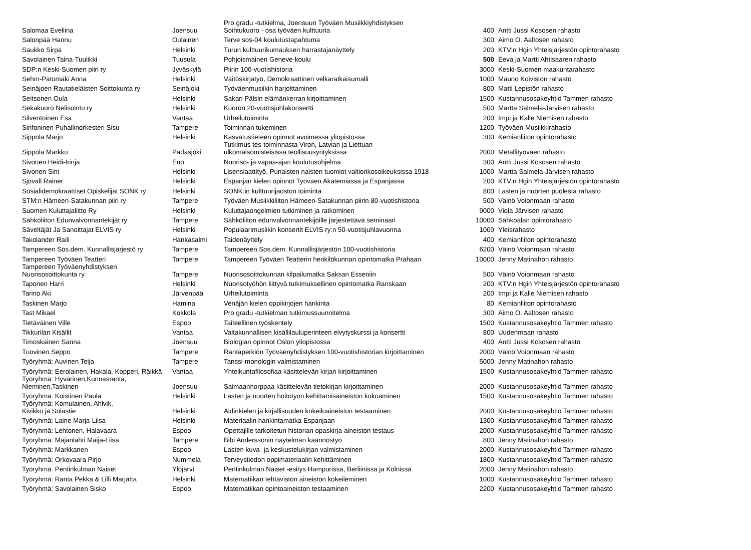| Salomaa Eveliina | Joensuu | Pro gradu -tutkielma, Joensuun Työväen Musiikkiyhdistyksen Soihtukuoro - osa työväen kulttuuria | 400 | Antti Jussi Kososen rahasto |
| Salonpää Hannu | Oulainen | Terve sos-04 koulutustapahtuma | 300 | Aimo O. Aaltosen rahasto |
| Saukko Sirpa | Helsinki | Turun kulttuurikumauksen harrastajanäyttely | 200 | KTV:n Hgin Yhteisjärjestön opintorahasto |
| Savolainen Taina-Tuulikki | Tuusula | Pohjoismainen Geneve-koulu | 500 | Eeva ja Martti Ahtisaaren rahasto |
| SDP:n Keski-Suomen piiri ry | Jyväskylä | Piirin 100-vuotishistoria | 3000 | Keski-Suomen maakuntarahasto |
| Sehm-Patomäki Anna | Helsinki | Väitöskirjatyö, Demokraattinen velkaratkaisumalli | 1000 | Mauno Koiviston rahasto |
| Seinäjoen Rautatieläisten Soittokunta ry | Seinäjoki | Työväenmusiikin harjoittaminen | 800 | Matti Lepistön rahasto |
| Seitsonen Oula | Helsinki | Sakari Pälsin elämänkerran kirjoittaminen | 1500 | Kustannusosakeyhtiö Tammen rahasto |
| Sekakuoro Nelisointu ry | Helsinki | Kuoron 20-vuotisjuhlakonsertti | 500 | Martta Salmela-Järvisen rahasto |
| Silventoinen Esa | Vantaa | Urheilutoiminta | 200 | Impi ja Kalle Niemisen rahasto |
| Sinfoninen Puhallinorkesteri Sisu | Tampere | Toiminnan tukeminen | 1200 | Työväen Musiikkirahasto |
| Sippola Marjo | Helsinki | Kasvatustieteen opinnot avoimessa yliopistossa | 300 | Kemianliiton opintorahasto |
| Sippola Markku | Padasjoki | Tutkimus tes-toiminnasta Viron, Latvian ja Liettuan ulkomaisomisteisissa teollisuusyrityksissä | 2000 | Metallityöväen rahasto |
| Sivonen Heidi-Irinja | Eno | Nuoriso- ja vapaa-ajan koulutusohjelma | 300 | Antti Jussi Kososen rahasto |
| Sivonen Sini | Helsinki | Lisensiaattityö, Punaisten naisten tuomiot valtiorikosoikeuksissa 1918 | 1000 | Martta Salmela-Järvisen rahasto |
| Sjövall Rainer | Helsinki | Espanjan kielen opinnot Työväen Akatemiassa ja Espanjassa | 200 | KTV:n Hgin Yhteisjärjestön opintorahasto |
| Sosialidemokraattiset Opiskelijat SONK ry | Helsinki | SONK:in kulttuurijaoston toiminta | 800 | Lasten ja nuorten puolesta rahasto |
| STM:n Hämeen-Satakunnan piiri ry | Tampere | Työväen Musiikkiliiton Hämeen-Satakunnan piirin 80-vuotishistoria | 500 | Väinö Voionmaan rahasto |
| Suomen Kuluttajaliitto Ry | Helsinki | Kuluttajaongelmien tutkiminen ja ratkominen | 9000 | Viola Järvisen rahasto |
| Sähköliiton Edunvalvonnantekijät ry | Tampere | Sähköliiton edunvalvonnantekijöille järjestettävä seminaari | 10000 | Sähköalan opintorahasto |
| Säveltäjät Ja Sanoittajat ELVIS ry | Helsinki | Populaarimusiikin konsertit ELVIS ry:n 50-vuotisjuhlavuonna | 1000 | Yleisrahasto |
| Takolander Raili | Hankasalmi | Taidenäyttely | 400 | Kemianliiton opintorahasto |
| Tampereen Sos.dem. Kunnallisjärjestö ry | Tampere | Tampereen Sos.dem. Kunnallisjärjestön 100-vuotishistoria | 6200 | Väinö Voionmaan rahasto |
| Tampereen Työväen Teatteri | Tampere | Tampereen Työväen Teatterin henkilökunnan opintomatka Prahaan | 10000 | Jenny Matinahon rahasto |
| Tampereen Työväenyhdistyksen Nuorisosoittokunta ry | Tampere | Nuorisosoittokunnan kilpailumatka Saksan Esseniin | 500 | Väinö Voionmaan rahasto |
| Taponen Harri | Helsinki | Nuorisotyöhön liittyvä tutkimuksellinen opintomatka Ranskaan | 200 | KTV:n Hgin Yhteisjärjestön opintorahasto |
| Tarino Aki | Järvenpää | Urheilutoiminta | 200 | Impi ja Kalle Niemisen rahasto |
| Taskinen Marjo | Hamina | Venäjän kielen oppikirjojen hankinta | 80 | Kemianliiton opintorahasto |
| Tast Mikael | Kokkola | Pro gradu -tutkielman tutkimussuunnitelma | 300 | Aimo O. Aaltosen rahasto |
| Tietäväinen Ville | Espoo | Taiteellinen työskentely | 1500 | Kustannusosakeyhtiö Tammen rahasto |
| Tikkurilan Kisällit | Vantaa | Valtakunnallisen kisällilauluperinteen elvytyskurssi ja konsertti | 800 | Uudenmaan rahasto |
| Timoskainen Sanna | Joensuu | Biologian opinnot Oslon yliopistossa | 400 | Antti Jussi Kososen rahasto |
| Tuovinen Seppo | Tampere | Rantaperkiön Työväenyhdistyksen 100-vuotishistorian kirjoittaminen | 2000 | Väinö Voionmaan rahasto |
| Työryhmä: Auvinen Teija | Tampere | Tanssi-monologin valmistaminen | 5000 | Jenny Matinahon rahasto |
| Työryhmä: Eerolainen, Hakala, Kopperi, Räikkä | Vantaa | Yhteikuntafilosofiaa käsittelevän kirjan kirjoittaminen | 1500 | Kustannusosakeyhtiö Tammen rahasto |
| Työryhmä: Hyvärinen,Kunnasranta, Nieminen,Taskinen | Joensuu | Saimaannorppaa käsittelevän tietokirjan kirjoittaminen | 2000 | Kustannusosakeyhtiö Tammen rahasto |
| Työryhmä: Koistinen Paula | Helsinki | Lasten ja nuorten hoitotyön kehittämisaineiston kokoaminen | 1500 | Kustannusosakeyhtiö Tammen rahasto |
| Työryhmä: Komulainen, Ahlvik, Kivikko ja Solastie | Helsinki | Äidinkielen ja kirjallisuuden kokeiluaineiston testaaminen | 2000 | Kustannusosakeyhtiö Tammen rahasto |
| Työryhmä: Laine Marja-Liisa | Helsinki | Materiaalin hankintamatka Espanjaan | 1300 | Kustannusosakeyhtiö Tammen rahasto |
| Työryhmä: Lehtonen, Halavaara | Espoo | Opettajille tarkoitetun historian opaskirja-aineiston testaus | 2000 | Kustannusosakeyhtiö Tammen rahasto |
| Työryhmä: Majanlahti Maija-Liisa | Tampere | Bibi Anderssonin näytelmän käännöstyö | 800 | Jenny Matinahon rahasto |
| Työryhmä: Markkanen | Espoo | Lasten kuva- ja keskustelukirjan valmistaminen | 2000 | Kustannusosakeyhtiö Tammen rahasto |
| Työryhmä: Orkovaara Pirjo | Nummela | Terveystiedon oppimateriaalin kehittäminen | 1800 | Kustannusosakeyhtiö Tammen rahasto |
| Työryhmä: Pentinkulman Naiset | Ylöjärvi | Pentinkulman Naiset -esitys Hampurissa, Berliinissä ja Kölnissä | 2000 | Jenny Matinahon rahasto |
| Työryhmä: Ranta Pekka & Lilli Marjatta | Helsinki | Matematiikan tehtävistön aineiston kokeileminen | 1000 | Kustannusosakeyhtiö Tammen rahasto |
| Työryhmä: Savolainen Sisko | Espoo | Matematiikan opintoaineiston testaaminen | 2200 | Kustannusosakeyhtiö Tammen rahasto |